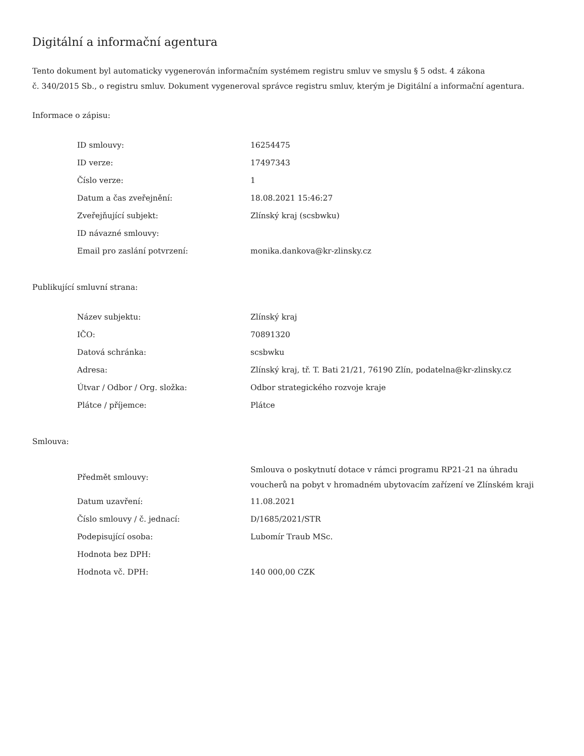Digitální a informační agentura
Tento dokument byl automaticky vygenerován informačním systémem registru smluv ve smyslu § 5 odst. 4 zákona
č. 340/2015 Sb., o registru smluv. Dokument vygeneroval správce registru smluv, kterým je Digitální a informační agentura.
Informace o zápisu:
| ID smlouvy: | 16254475 |
| ID verze: | 17497343 |
| Číslo verze: | 1 |
| Datum a čas zveřejnění: | 18.08.2021 15:46:27 |
| Zveřejňující subjekt: | Zlínský kraj (scsbwku) |
| ID návazné smlouvy: | |
| Email pro zaslání potvrzení: | monika.dankova@kr-zlinsky.cz |
Publikující smluvní strana:
| Název subjektu: | Zlínský kraj |
| IČO: | 70891320 |
| Datová schránka: | scsbwku |
| Adresa: | Zlínský kraj, tř. T. Bati 21/21, 76190 Zlín, podatelna@kr-zlinsky.cz |
| Útvar / Odbor / Org. složka: | Odbor strategického rozvoje kraje |
| Plátce / příjemce: | Plátce |
Smlouva:
| Předmět smlouvy: | Smlouva o poskytnutí dotace v rámci programu RP21-21 na úhradu voucherů na pobyt v hromadném ubytovacím zařízení ve Zlínském kraji |
| Datum uzavření: | 11.08.2021 |
| Číslo smlouvy / č. jednací: | D/1685/2021/STR |
| Podepisující osoba: | Lubomír Traub MSc. |
| Hodnota bez DPH: | |
| Hodnota vč. DPH: | 140 000,00 CZK |